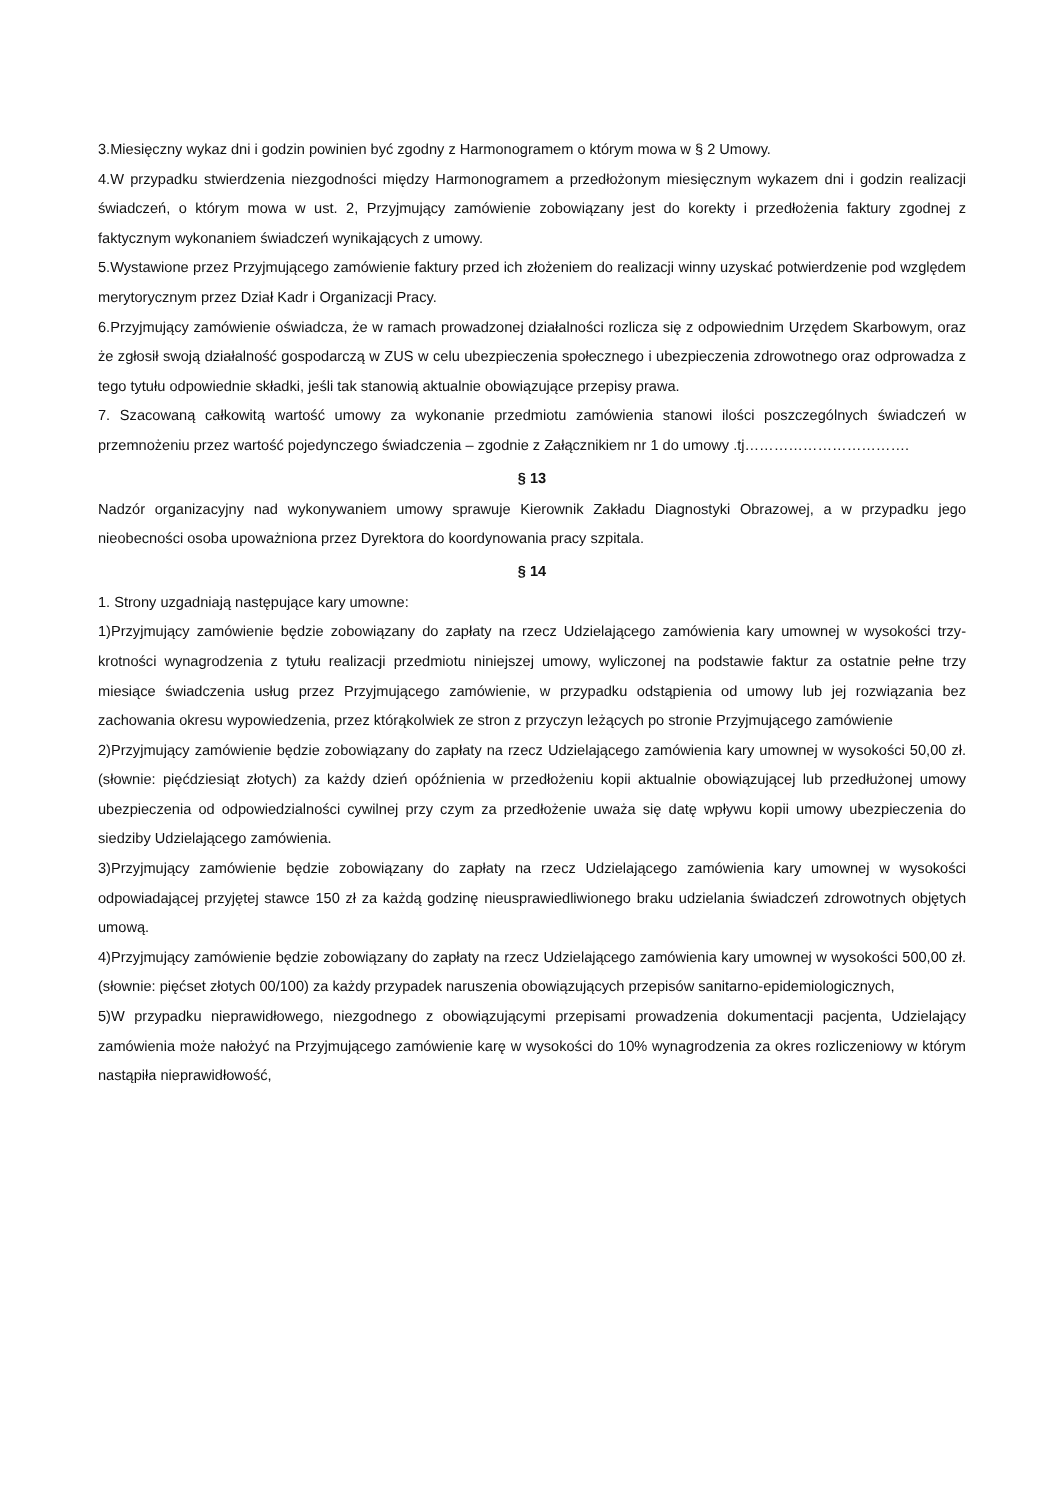3.Miesięczny wykaz dni i godzin powinien być zgodny z Harmonogramem o którym mowa w § 2 Umowy.
4.W przypadku stwierdzenia niezgodności między Harmonogramem a przedłożonym miesięcznym wykazem dni i godzin realizacji świadczeń, o którym mowa w ust. 2, Przyjmujący zamówienie zobowiązany jest do korekty i przedłożenia faktury zgodnej z faktycznym wykonaniem świadczeń wynikających z umowy.
5.Wystawione przez Przyjmującego zamówienie faktury przed ich złożeniem do realizacji winny uzyskać potwierdzenie pod względem merytorycznym przez Dział Kadr i Organizacji Pracy.
6.Przyjmujący zamówienie oświadcza, że w ramach prowadzonej działalności rozlicza się z odpowiednim Urzędem Skarbowym, oraz że zgłosił swoją działalność gospodarczą w ZUS w celu ubezpieczenia społecznego i ubezpieczenia zdrowotnego oraz odprowadza z tego tytułu odpowiednie składki, jeśli tak stanowią aktualnie obowiązujące przepisy prawa.
7. Szacowaną całkowitą wartość umowy za wykonanie przedmiotu zamówienia stanowi ilości poszczególnych świadczeń w przemnożeniu przez wartość pojedynczego świadczenia – zgodnie z Załącznikiem nr 1 do umowy .tj…………………………….
§ 13
Nadzór organizacyjny nad wykonywaniem umowy sprawuje Kierownik Zakładu Diagnostyki Obrazowej, a w przypadku jego nieobecności osoba upoważniona przez Dyrektora do koordynowania pracy szpitala.
§ 14
1. Strony uzgadniają następujące kary umowne:
1)Przyjmujący zamówienie będzie zobowiązany do zapłaty na rzecz Udzielającego zamówienia kary umownej w wysokości trzy-krotności wynagrodzenia z tytułu realizacji przedmiotu niniejszej umowy, wyliczonej na podstawie faktur za ostatnie pełne trzy miesiące świadczenia usług przez Przyjmującego zamówienie, w przypadku odstąpienia od umowy lub jej rozwiązania bez zachowania okresu wypowiedzenia, przez którąkolwiek ze stron z przyczyn leżących po stronie Przyjmującego zamówienie
2)Przyjmujący zamówienie będzie zobowiązany do zapłaty na rzecz Udzielającego zamówienia kary umownej w wysokości 50,00 zł. (słownie: pięćdziesiąt złotych) za każdy dzień opóźnienia w przedłożeniu kopii aktualnie obowiązującej lub przedłużonej umowy ubezpieczenia od odpowiedzialności cywilnej przy czym za przedłożenie uważa się datę wpływu kopii umowy ubezpieczenia do siedziby Udzielającego zamówienia.
3)Przyjmujący zamówienie będzie zobowiązany do zapłaty na rzecz Udzielającego zamówienia kary umownej w wysokości odpowiadającej przyjętej stawce 150 zł za każdą godzinę nieusprawiedliwionego braku udzielania świadczeń zdrowotnych objętych umową.
4)Przyjmujący zamówienie będzie zobowiązany do zapłaty na rzecz Udzielającego zamówienia kary umownej w wysokości 500,00 zł. (słownie: pięćset złotych 00/100) za każdy przypadek naruszenia obowiązujących przepisów sanitarno-epidemiologicznych,
5)W przypadku nieprawidłowego, niezgodnego z obowiązującymi przepisami prowadzenia dokumentacji pacjenta, Udzielający zamówienia może nałożyć na Przyjmującego zamówienie karę w wysokości do 10% wynagrodzenia za okres rozliczeniowy w którym nastąpiła nieprawidłowość,